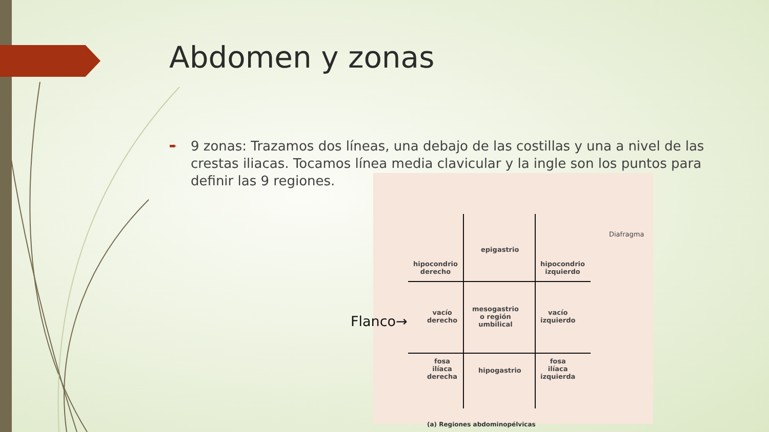Abdomen y zonas
➨ 9 zonas: Trazamos dos líneas, una debajo de las costillas y una a nivel de las crestas iliacas. Tocamos línea media clavicular y la ingle son los puntos para definir las 9 regiones.
epigastrio
hipocondrio
derecho
hipocondrio
izquierdo
mesogastrio
o región
umbilical
vacío
derecho
vacío
izquierdo
fosa
ilíaca
derecha
hipogastrio
fosa
ilíaca
izquierda
Diafragma
Flanco→
(a) Regiones abdominopélvicas